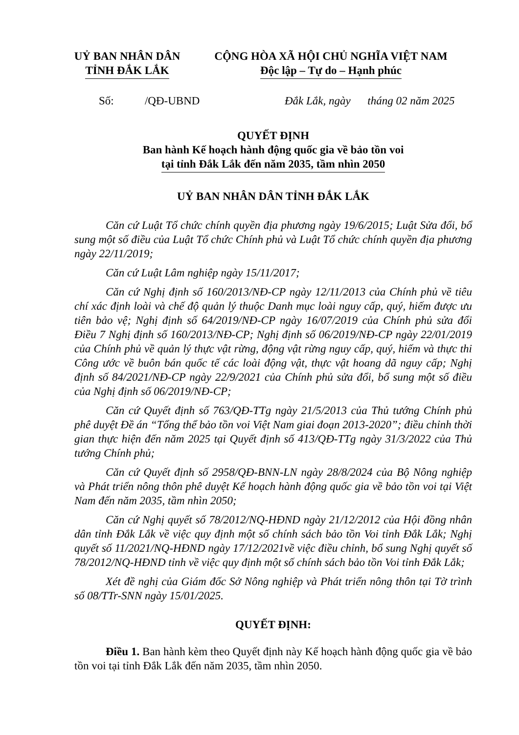UỶ BAN NHÂN DÂN
TỈNH ĐẮK LẮK
CỘNG HÒA XÃ HỘI CHỦ NGHĨA VIỆT NAM
Độc lập – Tự do – Hạnh phúc
Số: /QĐ-UBND Đắk Lắk, ngày tháng 02 năm 2025
QUYẾT ĐỊNH
Ban hành Kế hoạch hành động quốc gia về bảo tồn voi
tại tỉnh Đắk Lắk đến năm 2035, tầm nhìn 2050
UỶ BAN NHÂN DÂN TỈNH ĐẮK LẮK
Căn cứ Luật Tổ chức chính quyền địa phương ngày 19/6/2015; Luật Sửa đổi, bổ sung một số điều của Luật Tổ chức Chính phủ và Luật Tổ chức chính quyền địa phương ngày 22/11/2019;
Căn cứ Luật Lâm nghiệp ngày 15/11/2017;
Căn cứ Nghị định số 160/2013/NĐ-CP ngày 12/11/2013 của Chính phủ về tiêu chí xác định loài và chế độ quản lý thuộc Danh mục loài nguy cấp, quý, hiếm được ưu tiên bảo vệ; Nghị định số 64/2019/NĐ-CP ngày 16/07/2019 của Chính phủ sửa đổi Điều 7 Nghị định số 160/2013/NĐ-CP; Nghị định số 06/2019/NĐ-CP ngày 22/01/2019 của Chính phủ về quản lý thực vật rừng, động vật rừng nguy cấp, quý, hiếm và thực thi Công ước về buôn bán quốc tế các loài động vật, thực vật hoang dã nguy cấp; Nghị định số 84/2021/NĐ-CP ngày 22/9/2021 của Chính phủ sửa đổi, bổ sung một số điều của Nghị định số 06/2019/NĐ-CP;
Căn cứ Quyết định số 763/QĐ-TTg ngày 21/5/2013 của Thủ tướng Chính phủ phê duyệt Đề án “Tổng thể bảo tồn voi Việt Nam giai đoạn 2013-2020”; điều chỉnh thời gian thực hiện đến năm 2025 tại Quyết định số 413/QĐ-TTg ngày 31/3/2022 của Thủ tướng Chính phủ;
Căn cứ Quyết định số 2958/QĐ-BNN-LN ngày 28/8/2024 của Bộ Nông nghiệp và Phát triển nông thôn phê duyệt Kế hoạch hành động quốc gia về bảo tồn voi tại Việt Nam đến năm 2035, tầm nhìn 2050;
Căn cứ Nghị quyết số 78/2012/NQ-HĐND ngày 21/12/2012 của Hội đồng nhân dân tỉnh Đắk Lắk về việc quy định một số chính sách bảo tồn Voi tỉnh Đắk Lắk; Nghị quyết số 11/2021/NQ-HĐND ngày 17/12/2021về việc điều chỉnh, bổ sung Nghị quyết số 78/2012/NQ-HĐND tỉnh về việc quy định một số chính sách bảo tồn Voi tỉnh Đắk Lắk;
Xét đề nghị của Giám đốc Sở Nông nghiệp và Phát triển nông thôn tại Tờ trình số 08/TTr-SNN ngày 15/01/2025.
QUYẾT ĐỊNH:
Điều 1. Ban hành kèm theo Quyết định này Kế hoạch hành động quốc gia về bảo tồn voi tại tỉnh Đắk Lắk đến năm 2035, tầm nhìn 2050.